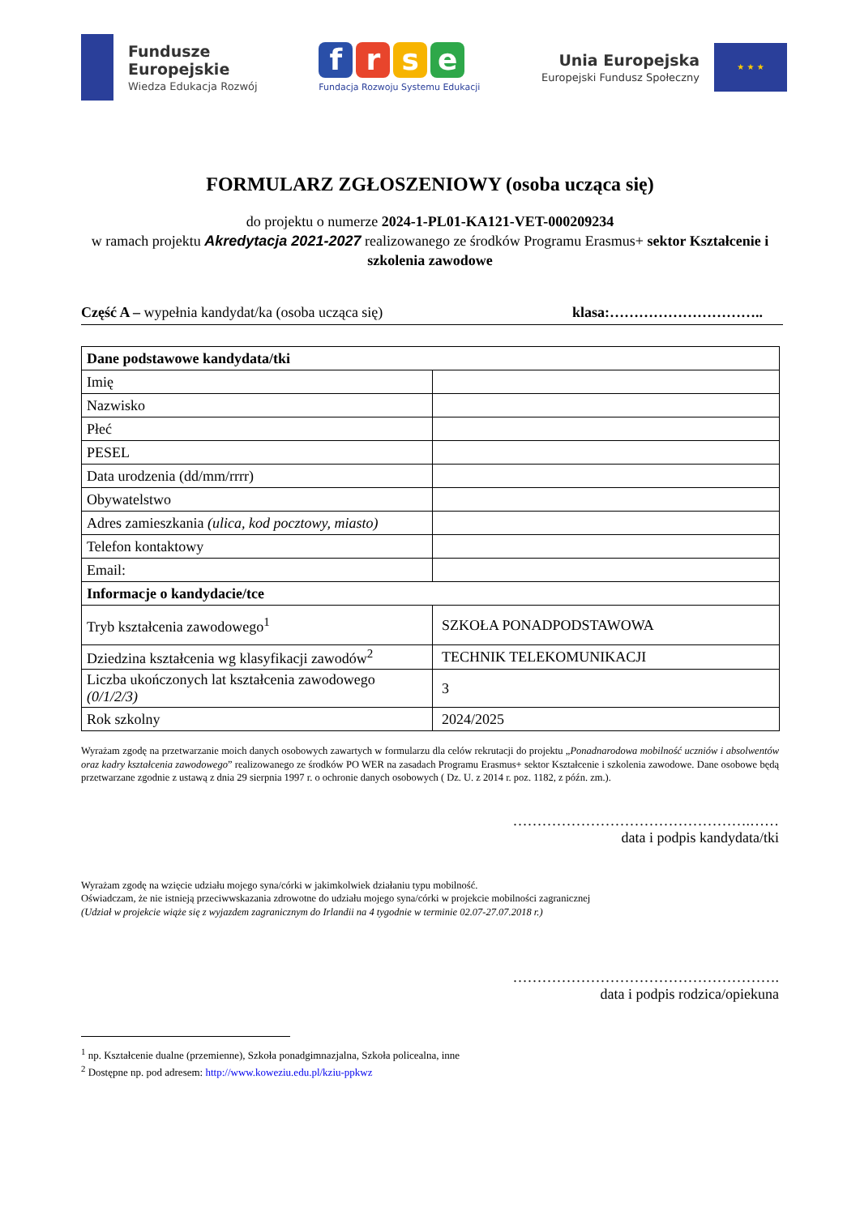Fundusze
Europejskie
Wiedza Edukacja Rozwój
f r s e
Fundacja Rozwoju Systemu Edukacji
Unia Europejska
Europejski Fundusz Społeczny
★ ★ ★
FORMULARZ ZGŁOSZENIOWY (osoba ucząca się)
do projektu o numerze 2024-1-PL01-KA121-VET-000209234
w ramach projektu Akredytacja 2021-2027 realizowanego ze środków Programu Erasmus+ sektor Kształcenie i szkolenia zawodowe
Część A – wypełnia kandydat/ka (osoba ucząca się) klasa:…………………………..
| Dane podstawowe kandydata/tki | |
| Imię | |
| Nazwisko | |
| Płeć | |
| PESEL | |
| Data urodzenia (dd/mm/rrrr) | |
| Obywatelstwo | |
| Adres zamieszkania (ulica, kod pocztowy, miasto) | |
| Telefon kontaktowy | |
| Email: | |
| Informacje o kandydacie/tce | |
| Tryb kształcenia zawodowego<sup>1</sup> | SZKOŁA PONADPODSTAWOWA |
| Dziedzina kształcenia wg klasyfikacji zawodów<sup>2</sup> | TECHNIK TELEKOMUNIKACJI |
| Liczba ukończonych lat kształcenia zawodowego (0/1/2/3) | 3 |
| Rok szkolny | 2024/2025 |
Wyrażam zgodę na przetwarzanie moich danych osobowych zawartych w formularzu dla celów rekrutacji do projektu „Ponadnarodowa mobilność uczniów i absolwentów oraz kadry kształcenia zawodowego” realizowanego ze środków PO WER na zasadach Programu Erasmus+ sektor Kształcenie i szkolenia zawodowe. Dane osobowe będą przetwarzane zgodnie z ustawą z dnia 29 sierpnia 1997 r. o ochronie danych osobowych ( Dz. U. z 2014 r. poz. 1182, z późn. zm.).
………………………………………….……
data i podpis kandydata/tki
Wyrażam zgodę na wzięcie udziału mojego syna/córki w jakimkolwiek działaniu typu mobilność.
Oświadczam, że nie istnieją przeciwwskazania zdrowotne do udziału mojego syna/córki w projekcie mobilności zagranicznej
(Udział w projekcie wiąże się z wyjazdem zagranicznym do Irlandii na 4 tygodnie w terminie 02.07-27.07.2018 r.)
……………………………………………….
data i podpis rodzica/opiekuna
<sup>1</sup> np. Kształcenie dualne (przemienne), Szkoła ponadgimnazjalna, Szkoła policealna, inne
<sup>2</sup> Dostępne np. pod adresem: http://www.koweziu.edu.pl/kziu-ppkwz